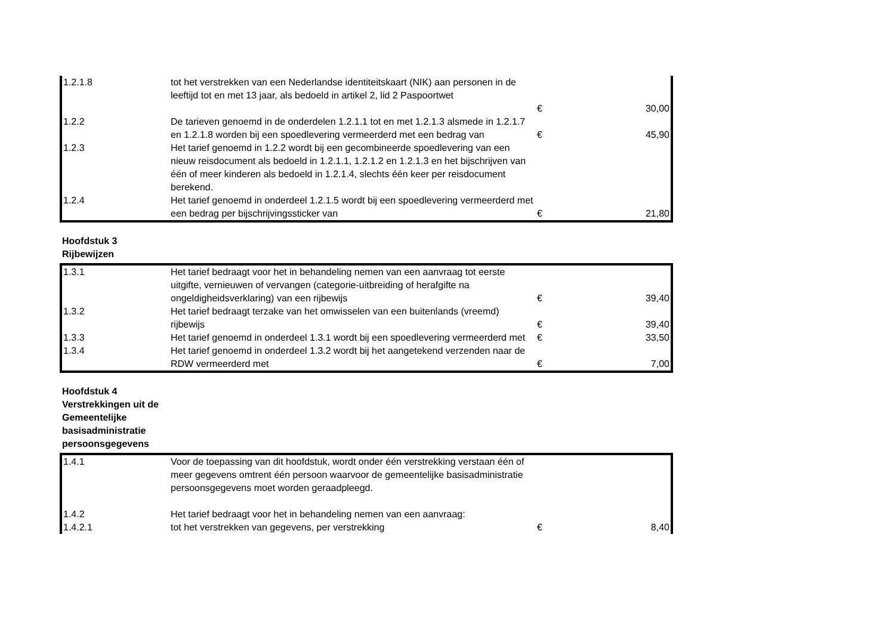| 1.2.1.8 | tot het verstrekken van een Nederlandse identiteitskaart (NIK) aan personen in de leeftijd tot en met 13 jaar, als bedoeld in artikel 2, lid 2 Paspoortwet | € | 30,00 |
| 1.2.2 | De tarieven genoemd in de onderdelen 1.2.1.1 tot en met 1.2.1.3 alsmede in 1.2.1.7 en 1.2.1.8 worden bij een spoedlevering vermeerderd met een bedrag van | € | 45,90 |
| 1.2.3 | Het tarief genoemd in 1.2.2 wordt bij een gecombineerde spoedlevering van een nieuw reisdocument als bedoeld in 1.2.1.1, 1.2.1.2 en 1.2.1.3 en het bijschrijven van één of meer kinderen als bedoeld in 1.2.1.4, slechts één keer per reisdocument berekend. | | |
| 1.2.4 | Het tarief genoemd in onderdeel 1.2.1.5 wordt bij een spoedlevering vermeerderd met een bedrag per bijschrijvingssticker van | € | 21,80 |
Hoofdstuk 3
Rijbewijzen
| 1.3.1 | Het tarief bedraagt voor het in behandeling nemen van een aanvraag tot eerste uitgifte, vernieuwen of vervangen (categorie-uitbreiding of herafgifte na ongeldigheidsverklaring) van een rijbewijs | € | 39,40 |
| 1.3.2 | Het tarief bedraagt terzake van het omwisselen van een buitenlands (vreemd) rijbewijs | € | 39,40 |
| 1.3.3 | Het tarief genoemd in onderdeel 1.3.1 wordt bij een spoedlevering vermeerderd met | € | 33,50 |
| 1.3.4 | Het tarief genoemd in onderdeel 1.3.2 wordt bij het aangetekend verzenden naar de RDW vermeerderd met | € | 7,00 |
Hoofdstuk 4 Verstrekkingen uit de Gemeentelijke basisadministratie persoonsgegevens
| 1.4.1 | Voor de toepassing van dit hoofdstuk, wordt onder één verstrekking verstaan één of meer gegevens omtrent één persoon waarvoor de gemeentelijke basisadministratie persoonsgegevens moet worden geraadpleegd. | | |
| 1.4.2 | Het tarief bedraagt voor het in behandeling nemen van een aanvraag: | | |
| 1.4.2.1 | tot het verstrekken van gegevens, per verstrekking | € | 8,40 |